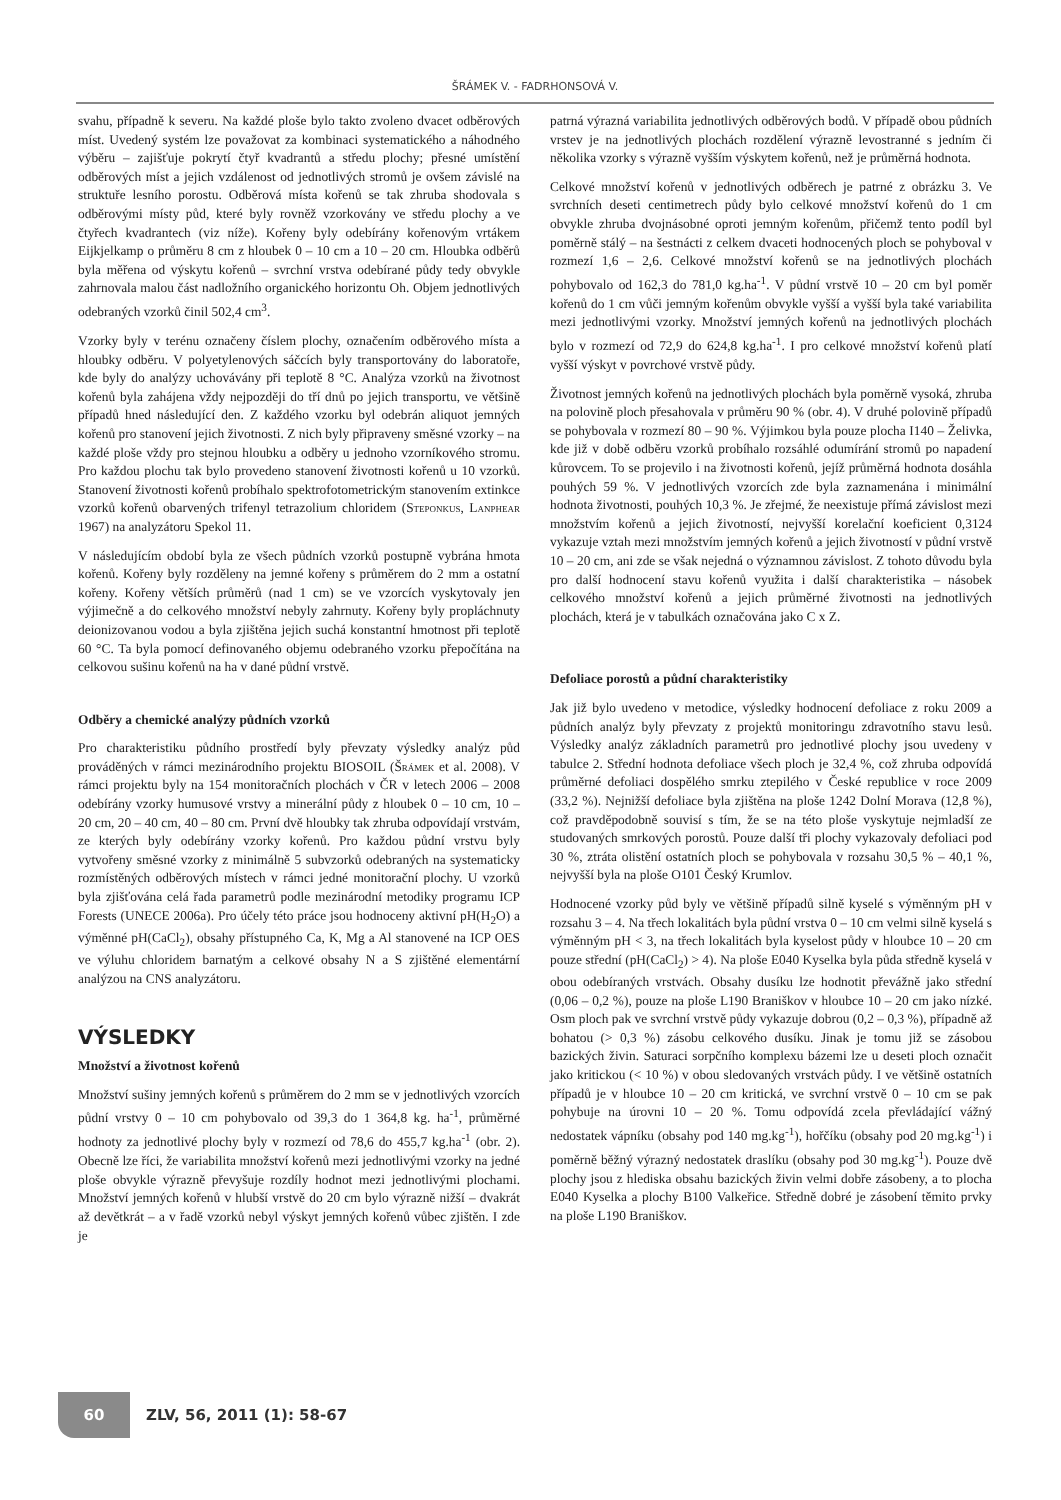ŠRÁMEK V. - FADRHONSOVÁ V.
svahu, případně k severu. Na každé ploše bylo takto zvoleno dvacet odběrových míst. Uvedený systém lze považovat za kombinaci systematického a náhodného výběru – zajišťuje pokrytí čtyř kvadrantů a středu plochy; přesné umístění odběrových míst a jejich vzdálenost od jednotlivých stromů je ovšem závislé na struktuře lesního porostu. Odběrová místa kořenů se tak zhruba shodovala s odběrovými místy půd, které byly rovněž vzorkovány ve středu plochy a ve čtyřech kvadrantech (viz níže). Kořeny byly odebírány kořenovým vrtákem Eijkjelkamp o průměru 8 cm z hloubek 0 – 10 cm a 10 – 20 cm. Hloubka odběrů byla měřena od výskytu kořenů – svrchní vrstva odebírané půdy tedy obvykle zahrnovala malou část nadložního organického horizontu Oh. Objem jednotlivých odebraných vzorků činil 502,4 cm<sup>3</sup>.
Vzorky byly v terénu označeny číslem plochy, označením odběrového místa a hloubky odběru. V polyetylenových sáčcích byly transportovány do laboratoře, kde byly do analýzy uchovávány při teplotě 8 °C. Analýza vzorků na životnost kořenů byla zahájena vždy nejpozději do tří dnů po jejich transportu, ve většině případů hned následující den. Z každého vzorku byl odebrán aliquot jemných kořenů pro stanovení jejich životnosti. Z nich byly připraveny směsné vzorky – na každé ploše vždy pro stejnou hloubku a odběry u jednoho vzorníkového stromu. Pro každou plochu tak bylo provedeno stanovení životnosti kořenů u 10 vzorků. Stanovení životnosti kořenů probíhalo spektrofotometrickým stanovením extinkce vzorků kořenů obarvených trifenyl tetrazolium chloridem (Steponkus, Lanphear 1967) na analyzátoru Spekol 11.
V následujícím období byla ze všech půdních vzorků postupně vybrána hmota kořenů. Kořeny byly rozděleny na jemné kořeny s průměrem do 2 mm a ostatní kořeny. Kořeny větších průměrů (nad 1 cm) se ve vzorcích vyskytovaly jen výjimečně a do celkového množství nebyly zahrnuty. Kořeny byly propláchnuty deionizovanou vodou a byla zjištěna jejich suchá konstantní hmotnost při teplotě 60 °C. Ta byla pomocí definovaného objemu odebraného vzorku přepočítána na celkovou sušinu kořenů na ha v dané půdní vrstvě.
Odběry a chemické analýzy půdních vzorků
Pro charakteristiku půdního prostředí byly převzaty výsledky analýz půd prováděných v rámci mezinárodního projektu BIOSOIL (Šrámek et al. 2008). V rámci projektu byly na 154 monitoračních plochách v ČR v letech 2006 – 2008 odebírány vzorky humusové vrstvy a minerální půdy z hloubek 0 – 10 cm, 10 – 20 cm, 20 – 40 cm, 40 – 80 cm. První dvě hloubky tak zhruba odpovídají vrstvám, ze kterých byly odebírány vzorky kořenů. Pro každou půdní vrstvu byly vytvořeny směsné vzorky z minimálně 5 subvzorků odebraných na systematicky rozmístěných odběrových místech v rámci jedné monitorační plochy. U vzorků byla zjišťována celá řada parametrů podle mezinárodní metodiky programu ICP Forests (UNECE 2006a). Pro účely této práce jsou hodnoceny aktivní pH(H<sub>2</sub>O) a výměnné pH(CaCl<sub>2</sub>), obsahy přístupného Ca, K, Mg a Al stanovené na ICP OES ve výluhu chloridem barnatým a celkové obsahy N a S zjištěné elementární analýzou na CNS analyzátoru.
VÝSLEDKY
Množství a životnost kořenů
Množství sušiny jemných kořenů s průměrem do 2 mm se v jednotlivých vzorcích půdní vrstvy 0 – 10 cm pohybovalo od 39,3 do 1 364,8 kg. ha<sup>-1</sup>, průměrné hodnoty za jednotlivé plochy byly v rozmezí od 78,6 do 455,7 kg.ha<sup>-1</sup> (obr. 2). Obecně lze říci, že variabilita množství kořenů mezi jednotlivými vzorky na jedné ploše obvykle výrazně převyšuje rozdíly hodnot mezi jednotlivými plochami. Množství jemných kořenů v hlubší vrstvě do 20 cm bylo výrazně nižší – dvakrát až devětkrát – a v řadě vzorků nebyl výskyt jemných kořenů vůbec zjištěn. I zde je
patrná výrazná variabilita jednotlivých odběrových bodů. V případě obou půdních vrstev je na jednotlivých plochách rozdělení výrazně levostranné s jedním či několika vzorky s výrazně vyšším výskytem kořenů, než je průměrná hodnota.
Celkové množství kořenů v jednotlivých odběrech je patrné z obrázku 3. Ve svrchních deseti centimetrech půdy bylo celkové množství kořenů do 1 cm obvykle zhruba dvojnásobné oproti jemným kořenům, přičemž tento podíl byl poměrně stálý – na šestnácti z celkem dvaceti hodnocených ploch se pohyboval v rozmezí 1,6 – 2,6. Celkové množství kořenů se na jednotlivých plochách pohybovalo od 162,3 do 781,0 kg.ha<sup>-1</sup>. V půdní vrstvě 10 – 20 cm byl poměr kořenů do 1 cm vůči jemným kořenům obvykle vyšší a vyšší byla také variabilita mezi jednotlivými vzorky. Množství jemných kořenů na jednotlivých plochách bylo v rozmezí od 72,9 do 624,8 kg.ha<sup>-1</sup>. I pro celkové množství kořenů platí vyšší výskyt v povrchové vrstvě půdy.
Životnost jemných kořenů na jednotlivých plochách byla poměrně vysoká, zhruba na polovině ploch přesahovala v průměru 90 % (obr. 4). V druhé polovině případů se pohybovala v rozmezí 80 – 90 %. Výjimkou byla pouze plocha I140 – Želivka, kde již v době odběru vzorků probíhalo rozsáhlé odumírání stromů po napadení kůrovcem. To se projevilo i na životnosti kořenů, jejíž průměrná hodnota dosáhla pouhých 59 %. V jednotlivých vzorcích zde byla zaznamenána i minimální hodnota životnosti, pouhých 10,3 %. Je zřejmé, že neexistuje přímá závislost mezi množstvím kořenů a jejich životností, nejvyšší korelační koeficient 0,3124 vykazuje vztah mezi množstvím jemných kořenů a jejich životností v půdní vrstvě 10 – 20 cm, ani zde se však nejedná o významnou závislost. Z tohoto důvodu byla pro další hodnocení stavu kořenů využita i další charakteristika – násobek celkového množství kořenů a jejich průměrné životnosti na jednotlivých plochách, která je v tabulkách označována jako C x Z.
Defoliace porostů a půdní charakteristiky
Jak již bylo uvedeno v metodice, výsledky hodnocení defoliace z roku 2009 a půdních analýz byly převzaty z projektů monitoringu zdravotního stavu lesů. Výsledky analýz základních parametrů pro jednotlivé plochy jsou uvedeny v tabulce 2. Střední hodnota defoliace všech ploch je 32,4 %, což zhruba odpovídá průměrné defoliaci dospělého smrku ztepilého v České republice v roce 2009 (33,2 %). Nejnižší defoliace byla zjištěna na ploše 1242 Dolní Morava (12,8 %), což pravděpodobně souvisí s tím, že se na této ploše vyskytuje nejmladší ze studovaných smrkových porostů. Pouze další tři plochy vykazovaly defoliaci pod 30 %, ztráta olistění ostatních ploch se pohybovala v rozsahu 30,5 % – 40,1 %, nejvyšší byla na ploše O101 Český Krumlov.
Hodnocené vzorky půd byly ve většině případů silně kyselé s výměnným pH v rozsahu 3 – 4. Na třech lokalitách byla půdní vrstva 0 – 10 cm velmi silně kyselá s výměnným pH < 3, na třech lokalitách byla kyselost půdy v hloubce 10 – 20 cm pouze střední (pH(CaCl<sub>2</sub>) > 4). Na ploše E040 Kyselka byla půda středně kyselá v obou odebíraných vrstvách. Obsahy dusíku lze hodnotit převážně jako střední (0,06 – 0,2 %), pouze na ploše L190 Braniškov v hloubce 10 – 20 cm jako nízké. Osm ploch pak ve svrchní vrstvě půdy vykazuje dobrou (0,2 – 0,3 %), případně až bohatou (> 0,3 %) zásobu celkového dusíku. Jinak je tomu již se zásobou bazických živin. Saturaci sorpčního komplexu bázemi lze u deseti ploch označit jako kritickou (< 10 %) v obou sledovaných vrstvách půdy. I ve většině ostatních případů je v hloubce 10 – 20 cm kritická, ve svrchní vrstvě 0 – 10 cm se pak pohybuje na úrovni 10 – 20 %. Tomu odpovídá zcela převládající vážný nedostatek vápníku (obsahy pod 140 mg.kg<sup>-1</sup>), hořčíku (obsahy pod 20 mg.kg<sup>-1</sup>) i poměrně běžný výrazný nedostatek draslíku (obsahy pod 30 mg.kg<sup>-1</sup>). Pouze dvě plochy jsou z hlediska obsahu bazických živin velmi dobře zásobeny, a to plocha E040 Kyselka a plochy B100 Valkeřice. Středně dobré je zásobení těmito prvky na ploše L190 Braniškov.
60
ZLV, 56, 2011 (1): 58-67